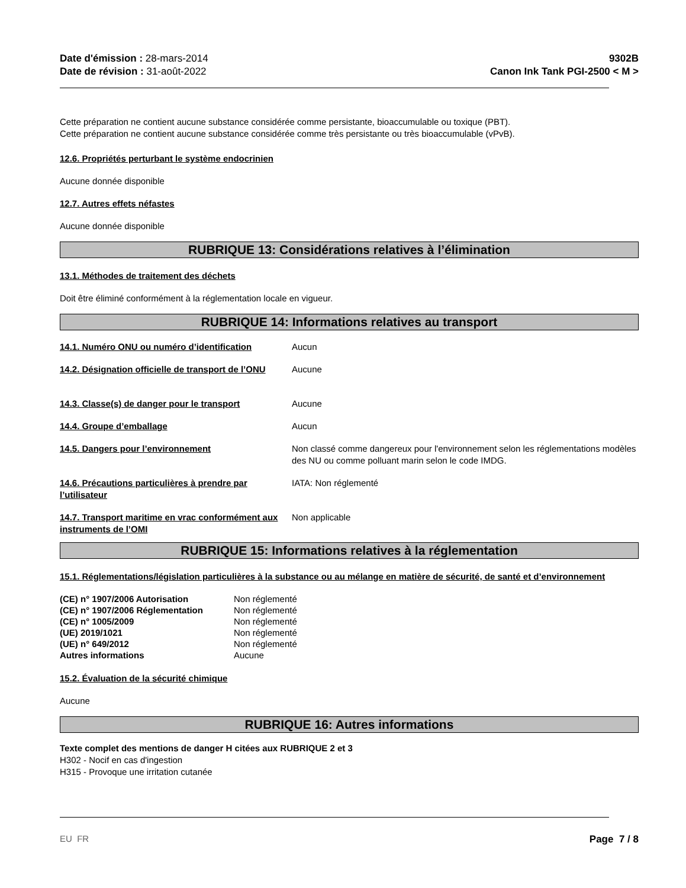Date d'émission : 28-mars-2014
Date de révision : 31-août-2022
9302B
Canon Ink Tank PGI-2500 < M >
Cette préparation ne contient aucune substance considérée comme persistante, bioaccumulable ou toxique (PBT).
Cette préparation ne contient aucune substance considérée comme très persistante ou très bioaccumulable (vPvB).
12.6. Propriétés perturbant le système endocrinien
Aucune donnée disponible
12.7. Autres effets néfastes
Aucune donnée disponible
RUBRIQUE 13: Considérations relatives à l’élimination
13.1. Méthodes de traitement des déchets
Doit être éliminé conformément à la réglementation locale en vigueur.
RUBRIQUE 14: Informations relatives au transport
| 14.1. Numéro ONU ou numéro d’identification | Aucun |
| 14.2. Désignation officielle de transport de l’ONU | Aucune |
| 14.3. Classe(s) de danger pour le transport | Aucune |
| 14.4. Groupe d’emballage | Aucun |
| 14.5. Dangers pour l’environnement | Non classé comme dangereux pour l'environnement selon les réglementations modèles des NU ou comme polluant marin selon le code IMDG. |
| 14.6. Précautions particulières à prendre par l’utilisateur | IATA: Non réglementé |
| 14.7. Transport maritime en vrac conformément aux instruments de l’OMI | Non applicable |
RUBRIQUE 15: Informations relatives à la réglementation
15.1. Réglementations/législation particulières à la substance ou au mélange en matière de sécurité, de santé et d’environnement
| (CE) n° 1907/2006 Autorisation | Non réglementé |
| (CE) n° 1907/2006 Réglementation | Non réglementé |
| (CE) n° 1005/2009 | Non réglementé |
| (UE) 2019/1021 | Non réglementé |
| (UE) n° 649/2012 | Non réglementé |
| Autres informations | Aucune |
15.2. Évaluation de la sécurité chimique
Aucune
RUBRIQUE 16: Autres informations
Texte complet des mentions de danger H citées aux RUBRIQUE 2 et 3
H302 - Nocif en cas d'ingestion
H315 - Provoque une irritation cutanée
EU FR Page 7 / 8